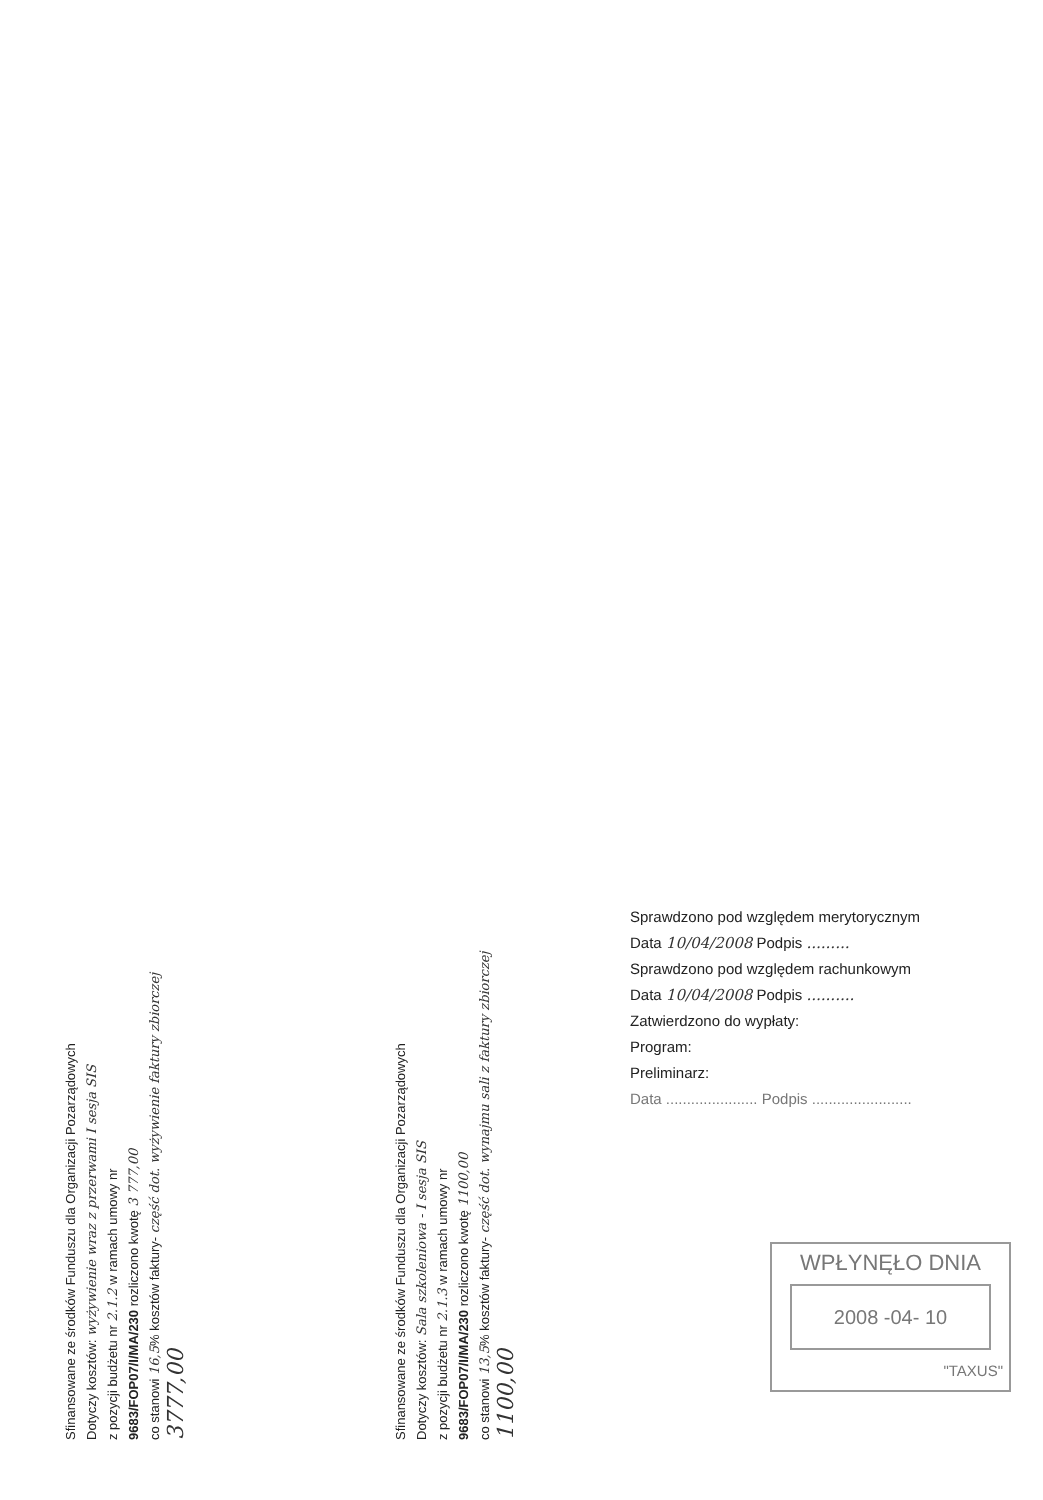Sfinansowane ze środków Funduszu dla Organizacji Pozarządowych
Dotyczy kosztów: wyżywienie wraz z przerwami I sesja SIS
z pozycji budżetu nr 2.1.2 w ramach umowy nr
9683/FOP07/I/MA/230 rozliczono kwotę 3 777,00
co stanowi 16,5% kosztów faktury- część dot. wyżywienie faktury zbiorczej
3777,00
Sfinansowane ze środków Funduszu dla Organizacji Pozarządowych
Dotyczy kosztów: Sala szkoleniowa - I sesja SIS
z pozycji budżetu nr 2.1.3 w ramach umowy nr
9683/FOP07/I/MA/230 rozliczono kwotę 1100,00
co stanowi 13,5% kosztów faktury- część dot. wynajmu sali z faktury zbiorczej
1100,00
Sprawdzono pod względem merytorycznym
Data 10/04/2008 Podpis .........
Sprawdzono pod względem rachunkowym
Data 10/04/2008 Podpis ..........
Zatwierdzono do wypłaty:
Program:
Preliminarz:
Data ...................... Podpis ........................
WPŁYNĘŁO DNIA
2008 -04- 10
"TAXUS"